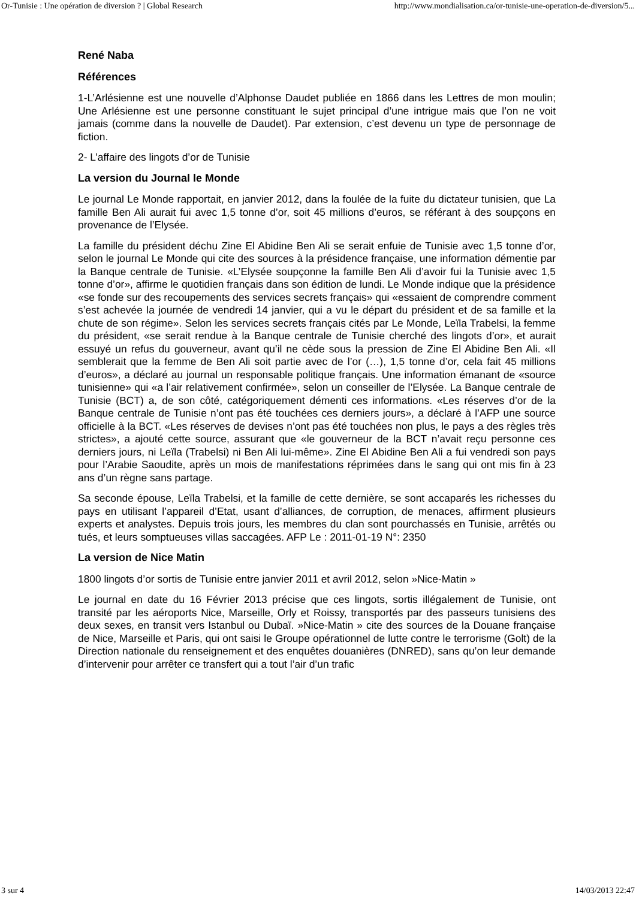Or-Tunisie : Une opération de diversion ? | Global Research http://www.mondialisation.ca/or-tunisie-une-operation-de-diversion/5...
René Naba
Références
1-L’Arlésienne est une nouvelle d’Alphonse Daudet publiée en 1866 dans les Lettres de mon moulin; Une Arlésienne est une personne constituant le sujet principal d’une intrigue mais que l’on ne voit jamais (comme dans la nouvelle de Daudet). Par extension, c’est devenu un type de personnage de fiction.
2- L’affaire des lingots d’or de Tunisie
La version du Journal le Monde
Le journal Le Monde rapportait, en janvier 2012, dans la foulée de la fuite du dictateur tunisien, que La famille Ben Ali aurait fui avec 1,5 tonne d’or, soit 45 millions d’euros, se référant à des soupçons en provenance de l’Elysée.
La famille du président déchu Zine El Abidine Ben Ali se serait enfuie de Tunisie avec 1,5 tonne d’or, selon le journal Le Monde qui cite des sources à la présidence française, une information démentie par la Banque centrale de Tunisie. «L’Elysée soupçonne la famille Ben Ali d’avoir fui la Tunisie avec 1,5 tonne d’or», affirme le quotidien français dans son édition de lundi. Le Monde indique que la présidence «se fonde sur des recoupements des services secrets français» qui «essaient de comprendre comment s’est achevée la journée de vendredi 14 janvier, qui a vu le départ du président et de sa famille et la chute de son régime». Selon les services secrets français cités par Le Monde, Leïla Trabelsi, la femme du président, «se serait rendue à la Banque centrale de Tunisie cherché des lingots d’or», et aurait essuyé un refus du gouverneur, avant qu’il ne cède sous la pression de Zine El Abidine Ben Ali. «Il semblerait que la femme de Ben Ali soit partie avec de l’or (…), 1,5 tonne d’or, cela fait 45 millions d’euros», a déclaré au journal un responsable politique français. Une information émanant de «source tunisienne» qui «a l’air relativement confirmée», selon un conseiller de l’Elysée. La Banque centrale de Tunisie (BCT) a, de son côté, catégoriquement démenti ces informations. «Les réserves d’or de la Banque centrale de Tunisie n’ont pas été touchées ces derniers jours», a déclaré à l’AFP une source officielle à la BCT. «Les réserves de devises n’ont pas été touchées non plus, le pays a des règles très strictes», a ajouté cette source, assurant que «le gouverneur de la BCT n’avait reçu personne ces derniers jours, ni Leïla (Trabelsi) ni Ben Ali lui-même». Zine El Abidine Ben Ali a fui vendredi son pays pour l’Arabie Saoudite, après un mois de manifestations réprimées dans le sang qui ont mis fin à 23 ans d’un règne sans partage.
Sa seconde épouse, Leïla Trabelsi, et la famille de cette dernière, se sont accaparés les richesses du pays en utilisant l’appareil d’Etat, usant d’alliances, de corruption, de menaces, affirment plusieurs experts et analystes. Depuis trois jours, les membres du clan sont pourchassés en Tunisie, arrêtés ou tués, et leurs somptueuses villas saccagées. AFP Le : 2011-01-19 N°: 2350
La version de Nice Matin
1800 lingots d’or sortis de Tunisie entre janvier 2011 et avril 2012, selon »Nice-Matin »
Le journal en date du 16 Février 2013 précise que ces lingots, sortis illégalement de Tunisie, ont transité par les aéroports Nice, Marseille, Orly et Roissy, transportés par des passeurs tunisiens des deux sexes, en transit vers Istanbul ou Dubaï. »Nice-Matin » cite des sources de la Douane française de Nice, Marseille et Paris, qui ont saisi le Groupe opérationnel de lutte contre le terrorisme (Golt) de la Direction nationale du renseignement et des enquêtes douanières (DNRED), sans qu’on leur demande d’intervenir pour arrêter ce transfert qui a tout l’air d’un trafic
3 sur 4 14/03/2013 22:47